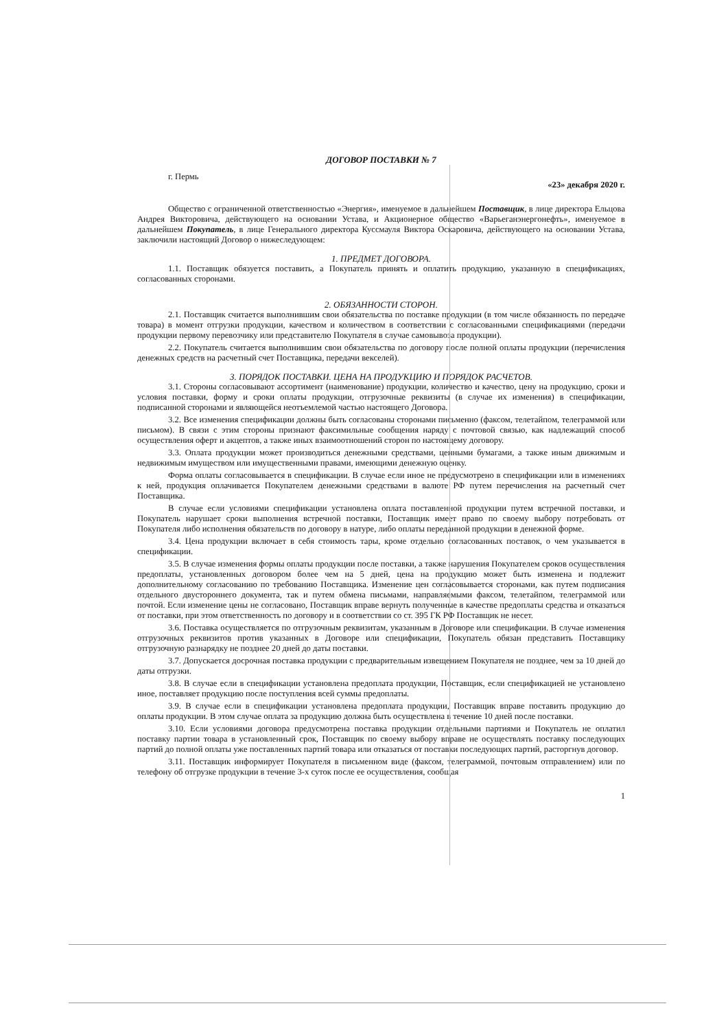ДОГОВОР ПОСТАВКИ № 7
г. Пермь «23» декабря 2020 г.
Общество с ограниченной ответственностью «Энергия», именуемое в дальнейшем Поставщик, в лице директора Ельцова Андрея Викторовича, действующего на основании Устава, и Акционерное общество «Варьеганэнергонефть», именуемое в дальнейшем Покупатель, в лице Генерального директора Куссмауля Виктора Оскаровича, действующего на основании Устава, заключили настоящий Договор о нижеследующем:
1. ПРЕДМЕТ ДОГОВОРА.
1.1. Поставщик обязуется поставить, а Покупатель принять и оплатить продукцию, указанную в спецификациях, согласованных сторонами.
2. ОБЯЗАННОСТИ СТОРОН.
2.1. Поставщик считается выполнившим свои обязательства по поставке продукции (в том числе обязанность по передаче товара) в момент отгрузки продукции, качеством и количеством в соответствии с согласованными спецификациями (передачи продукции первому перевозчику или представителю Покупателя в случае самовывоза продукции).
2.2. Покупатель считается выполнившим свои обязательства по договору после полной оплаты продукции (перечисления денежных средств на расчетный счет Поставщика, передачи векселей).
3. ПОРЯДОК ПОСТАВКИ. ЦЕНА НА ПРОДУКЦИЮ И ПОРЯДОК РАСЧЕТОВ.
3.1. Стороны согласовывают ассортимент (наименование) продукции, количество и качество, цену на продукцию, сроки и условия поставки, форму и сроки оплаты продукции, отгрузочные реквизиты (в случае их изменения) в спецификации, подписанной сторонами и являющейся неотъемлемой частью настоящего Договора.
3.2. Все изменения спецификации должны быть согласованы сторонами письменно (факсом, телетайпом, телеграммой или письмом). В связи с этим стороны признают факсимильные сообщения наряду с почтовой связью, как надлежащий способ осуществления оферт и акцептов, а также иных взаимоотношений сторон по настоящему договору.
3.3. Оплата продукции может производиться денежными средствами, ценными бумагами, а также иным движимым и недвижимым имуществом или имущественными правами, имеющими денежную оценку.
Форма оплаты согласовывается в спецификации. В случае если иное не предусмотрено в спецификации или в изменениях к ней, продукция оплачивается Покупателем денежными средствами в валюте РФ путем перечисления на расчетный счет Поставщика.
В случае если условиями спецификации установлена оплата поставленной продукции путем встречной поставки, и Покупатель нарушает сроки выполнения встречной поставки, Поставщик имеет право по своему выбору потребовать от Покупателя либо исполнения обязательств по договору в натуре, либо оплаты переданной продукции в денежной форме.
3.4. Цена продукции включает в себя стоимость тары, кроме отдельно согласованных поставок, о чем указывается в спецификации.
3.5. В случае изменения формы оплаты продукции после поставки, а также нарушения Покупателем сроков осуществления предоплаты, установленных договором более чем на 5 дней, цена на продукцию может быть изменена и подлежит дополнительному согласованию по требованию Поставщика. Изменение цен согласовывается сторонами, как путем подписания отдельного двустороннего документа, так и путем обмена письмами, направляемыми факсом, телетайпом, телеграммой или почтой. Если изменение цены не согласовано, Поставщик вправе вернуть полученные в качестве предоплаты средства и отказаться от поставки, при этом ответственность по договору и в соответствии со ст. 395 ГК РФ Поставщик не несет.
3.6. Поставка осуществляется по отгрузочным реквизитам, указанным в Договоре или спецификации. В случае изменения отгрузочных реквизитов против указанных в Договоре или спецификации, Покупатель обязан представить Поставщику отгрузочную разнарядку не позднее 20 дней до даты поставки.
3.7. Допускается досрочная поставка продукции с предварительным извещением Покупателя не позднее, чем за 10 дней до даты отгрузки.
3.8. В случае если в спецификации установлена предоплата продукции, Поставщик, если спецификацией не установлено иное, поставляет продукцию после поступления всей суммы предоплаты.
3.9. В случае если в спецификации установлена предоплата продукции, Поставщик вправе поставить продукцию до оплаты продукции. В этом случае оплата за продукцию должна быть осуществлена в течение 10 дней после поставки.
3.10. Если условиями договора предусмотрена поставка продукции отдельными партиями и Покупатель не оплатил поставку партии товара в установленный срок, Поставщик по своему выбору вправе не осуществлять поставку последующих партий до полной оплаты уже поставленных партий товара или отказаться от поставки последующих партий, расторгнув договор.
3.11. Поставщик информирует Покупателя в письменном виде (факсом, телеграммой, почтовым отправлением) или по телефону об отгрузке продукции в течение 3-х суток после ее осуществления, сообщая
1